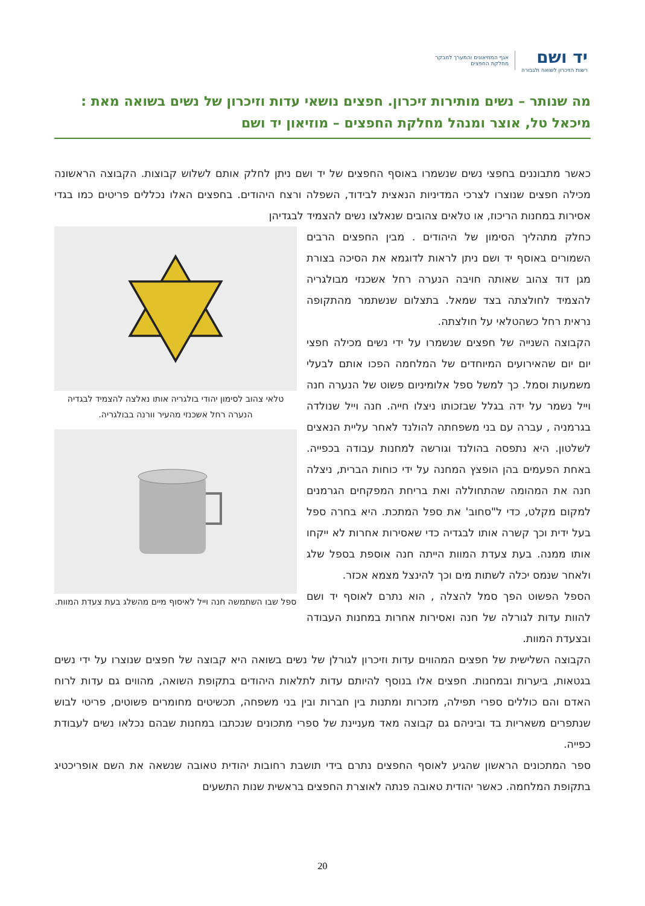יד ושם
רשות הזיכרון לשואה ולגבורה
אגף המוזיאונים והמערך למבקר
מחלקת החפצים
מה שנותר – נשים מותירות זיכרון. חפצים נושאי עדות וזיכרון של נשים בשואה מאת :
מיכאל טל, אוצר ומנהל מחלקת החפצים – מוזיאון יד ושם
כאשר מתבוננים בחפצי נשים שנשמרו באוסף החפצים של יד ושם ניתן לחלק אותם לשלוש קבוצות. הקבוצה הראשונה מכילה חפצים שנוצרו לצרכי המדיניות הנאצית לבידוד, השפלה ורצח היהודים. בחפצים האלו נכללים פריטים כמו בגדי אסירות במחנות הריכוז, או טלאים צהובים שנאלצו נשים להצמיד לבגדיהן
טלאי צהוב לסימון יהודי בולגריה אותו נאלצה להצמיד לבגדיה הנערה רחל אשכנזי מהעיר וורנה בבולגריה.
ספל שבו השתמשה חנה וייל לאיסוף מיים מהשלג בעת צעדת המוות.
כחלק מתהליך הסימון של היהודים . מבין החפצים הרבים השמורים באוסף יד ושם ניתן לראות לדוגמא את הסיכה בצורת מגן דוד צהוב שאותה חויבה הנערה רחל אשכנזי מבולגריה להצמיד לחולצתה בצד שמאל. בתצלום שנשתמר מהתקופה נראית רחל כשהטלאי על חולצתה.
הקבוצה השנייה של חפצים שנשמרו על ידי נשים מכילה חפצי יום יום שהאירועים המיוחדים של המלחמה הפכו אותם לבעלי משמעות וסמל. כך למשל ספל אלומיניום פשוט של הנערה חנה וייל נשמר על ידה בגלל שבזכותו ניצלו חייה. חנה וייל שנולדה בגרמניה , עברה עם בני משפחתה להולנד לאחר עליית הנאצים לשלטון. היא נתפסה בהולנד וגורשה למחנות עבודה בכפייה. באחת הפעמים בהן הופצץ המחנה על ידי כוחות הברית, ניצלה חנה את המהומה שהתחוללה ואת בריחת המפקחים הגרמנים למקום מקלט, כדי ל"סחוב' את ספל המתכת. היא בחרה ספל בעל ידית וכך קשרה אותו לבגדיה כדי שאסירות אחרות לא ייקחו אותו ממנה. בעת צעדת המוות הייתה חנה אוספת בספל שלג ולאחר שנמס יכלה לשתות מים וכך להינצל מצמא אכזר.
הספל הפשוט הפך סמל להצלה , הוא נתרם לאוסף יד ושם להוות עדות לגורלה של חנה ואסירות אחרות במחנות העבודה ובצעדת המוות.
הקבוצה השלישית של חפצים המהווים עדות וזיכרון לגורלן של נשים בשואה היא קבוצה של חפצים שנוצרו על ידי נשים בגטאות, ביערות ובמחנות. חפצים אלו בנוסף להיותם עדות לתלאות היהודים בתקופת השואה, מהווים גם עדות לרוח האדם והם כוללים ספרי תפילה, מזכרות ומתנות בין חברות ובין בני משפחה, תכשיטים מחומרים פשוטים, פריטי לבוש שנתפרים משאריות בד וביניהם גם קבוצה מאד מעניינת של ספרי מתכונים שנכתבו במחנות שבהם נכלאו נשים לעבודת כפייה.
ספר המתכונים הראשון שהגיע לאוסף החפצים נתרם בידי תושבת רחובות יהודית טאובה שנשאה את השם אופריכטיג בתקופת המלחמה. כאשר יהודית טאובה פנתה לאוצרת החפצים בראשית שנות התשעים
20